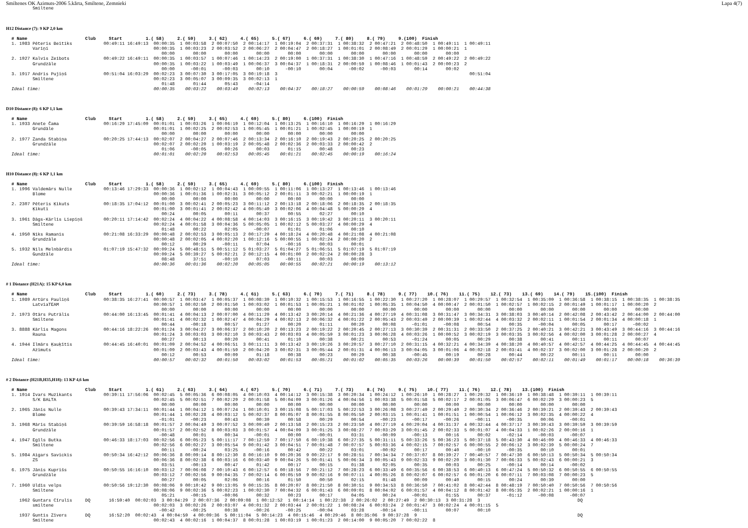Smiltenes OK Azimuts-2006 5.kārta, Smiltene, Zemnieki Lapa 4(7)
        Smiltene
H12 Distance (7): 9 KP 2,0 km
# Name                      Club     Start         1.( 58)     2.( 59)     3.( 62)     4.( 65)     5.( 67)     6.( 69)     7.( 80)     8.( 79)     9.(100)  Finish
1. 1983 Pēteris Beitiks            00:49:11 16:49:13  00:00:35  1 00:03:58  2 00:07:50  2 00:14:17  1 00:19:04  2 00:37:31  1 00:38:32  2 00:47:21  2 00:48:50  1 00:49:11  1 00:49:11
        Variņi                                        00:00:35  1 00:03:23  2 00:03:52  2 00:06:27  2 00:04:47  2 00:18:27  1 00:01:01  2 00:08:49  2 00:01:29  1 00:00:21  1
                                                         00:00       00:00       00:00       00:00       00:00       00:00       00:00       00:00       00:00       00:00
2. 1927 Kalvis Zeibots             00:49:22 16:49:11  00:00:35  1 00:03:57  1 00:07:46  1 00:14:23  2 00:19:00  1 00:37:31  1 00:38:30  1 00:47:16  1 00:48:59  2 00:49:22  2 00:49:22
        Grundzāle                                     00:00:35  1 00:03:22  1 00:03:49  1 00:06:37  3 00:04:37  1 00:18:31  2 00:00:59  1 00:08:46  1 00:01:43  2 00:00:23  2
                                                         00:00      -00:01      -00:03       00:10      -00:10       00:04      -00:02      -00:03       00:14       00:02
3. 1917 Andris Pujiņš              00:51:04 16:03:29  00:02:23  3 00:07:30  3 00:17:05  3 00:19:18  3                                                                         00:51:04
        Smiltene                                      00:02:23  3 00:05:07  3 00:09:35  3 00:02:13  1
                                                         01:48       01:44       05:43      -04:14
Ideal time:                                           00:00:35    00:03:22    00:03:49    00:02:13    00:04:37    00:18:27    00:00:59    00:08:46    00:01:29    00:00:21    00:44:38
D10 Distance (8): 6 KP 1,1 km
# Name                      Club     Start         1.( 58)     2.( 59)     3.( 65)     4.( 69)     5.( 80)     6.(100)  Finish
1. 1933 Anete Čama                 00:16:29 17:45:09  00:01:01  1 00:03:26  1 00:06:19  1 00:12:04  1 00:13:25  1 00:16:10  1 00:16:29  1 00:16:29
        Grundāle                                      00:01:01  1 00:02:25  2 00:02:53  1 00:05:45  1 00:01:21  1 00:02:45  1 00:00:19  1
                                                         00:00       00:00       00:00       00:00       00:00       00:00       00:00
2. 1977 Zanda Stabiņa              00:20:25 17:44:13  00:02:07  2 00:04:27  2 00:07:46  2 00:13:34  2 00:16:10  2 00:19:43  2 00:20:25  2 00:20:25
        Grundzāle                                     00:02:07  2 00:02:20  1 00:03:19  2 00:05:48  2 00:02:36  2 00:03:33  2 00:00:42  2
                                                         01:06      -00:05       00:26       00:03       01:15       00:48       00:23
Ideal time:                                           00:01:01    00:02:20    00:02:53    00:05:45    00:01:21    00:02:45    00:00:19    00:16:24
H10 Distance (8): 6 KP 1,1 km
# Name                      Club     Start         1.( 58)     2.( 59)     3.( 65)     4.( 69)     5.( 80)     6.(100)  Finish
1. 1996 Valdemārs Nulle            00:13:46 17:29:33  00:00:36  1 00:02:12  1 00:04:43  1 00:09:55  1 00:11:06  1 00:13:27  1 00:13:46  1 00:13:46
        Blome                                         00:00:36  1 00:01:36  1 00:02:31  3 00:05:12  2 00:01:11  3 00:02:21  1 00:00:19  1
                                                         00:00       00:00       00:00       00:00       00:00       00:00       00:00
2. 2307 Pēteris Ķikuts             00:18:35 17:04:12  00:01:00  3 00:02:41  2 00:05:23  3 00:11:12  2 00:13:18  2 00:18:06  2 00:18:35  2 00:18:35
        Ķikuti                                        00:01:00  3 00:01:41  2 00:02:42  4 00:05:49  3 00:02:06  4 00:04:48  5 00:00:29  4
                                                         00:24       00:05       00:11       00:37       00:55       02:27       00:10
3. 1961 Dāgs-Kārlis Liepiņš        00:20:11 17:14:42  00:02:24  4 00:04:22  4 00:08:58  4 00:14:03  3 00:16:15  3 00:19:42  3 00:20:11  3 00:20:11
        Smiltene                                      00:02:24  4 00:01:58  3 00:04:36  5 00:05:05  1 00:02:12  5 00:03:27  4 00:00:29  4
                                                         01:48       00:22       02:05      -00:07       01:01       01:06       00:10
4. 1950 Niks Ramanis               00:21:08 16:33:29  00:00:48  2 00:02:53  3 00:05:13  2 00:17:29  4 00:18:24  4 00:20:48  4 00:21:08  4 00:21:08
        Grundzāle                                     00:00:48  2 00:02:05  4 00:02:20  1 00:12:16  5 00:00:55  1 00:02:24  2 00:00:20  2
                                                         00:12       00:29      -00:11       07:04      -00:16       00:03       00:01
5. 1932 Nils Melnbārdis            01:07:19 15:47:32  00:09:24  5 00:48:51  5 00:51:12  5 01:03:27  5 01:04:27  5 01:06:51  5 01:07:19  5 01:07:19
        Gundzāle                                      00:09:24  5 00:39:27  5 00:02:21  2 00:12:15  4 00:01:00  2 00:02:24  2 00:00:28  3
                                                         08:48       37:51      -00:10       07:03      -00:11       00:03       00:09
Ideal time:                                           00:00:36    00:01:36    00:02:20    00:05:05    00:00:55    00:02:21    00:00:19    00:13:12
# 1 Distance (H21A): 15 KP 6,0 km
# Name                      Club     Start         1.( 60)     2.( 73)     3.( 78)     4.( 61)     5.( 63)     6.( 70)     7.( 71)     8.( 78)     9.( 77)    10.( 76)    11.( 75)    12.( 73)    13.( 69)    14.( 79)    15.(100)  Finish
1. 1989 Artūrs Pauliņš             00:38:35 16:27:41  00:00:57  1 00:03:47  1 00:05:37  1 00:08:39  1 00:10:32  1 00:15:53  1 00:16:55  1 00:22:30  1 00:27:20  1 00:28:07  1 00:29:57  1 00:32:54  1 00:35:09  1 00:36:58  1 00:38:15  1 00:38:35  1 00:38:35
        LatviaTEAM                                    00:00:57  1 00:02:50  2 00:01:50  1 00:03:02  1 00:01:53  1 00:05:21  1 00:01:02  1 00:05:35  1 00:04:50  4 00:00:47  2 00:01:50  1 00:02:57  1 00:02:15  2 00:01:49  1 00:01:17  1 00:00:20  2
                                                         00:00       00:00       00:00       00:00       00:00       00:00       00:00       00:00       00:00       00:00       00:00       00:00       00:00       00:00       00:00       00:00
2. 1973 Otārs Putrālis             00:44:00 16:13:45  00:01:41  4 00:04:13  2 00:07:00  4 00:11:29  4 00:13:42  3 00:20:14  4 00:21:36  4 00:27:19  4 00:31:08  3 00:31:47  3 00:34:31  3 00:38:03  3 00:40:14  2 00:42:08  2 00:43:42  2 00:44:00  2 00:44:00
        Smiltene                                      00:01:41  4 00:02:32  1 00:02:47  4 00:04:29  4 00:02:13  2 00:06:32  4 00:01:22  2 00:05:43  2 00:03:49  2 00:00:39  1 00:02:44  4 00:03:32  2 00:02:11  1 00:01:54  2 00:01:34  4 00:00:18  1
                                                         00:44      -00:18       00:57       01:27       00:20       01:11       00:20       00:08      -01:01      -00:08       00:54       00:35      -00:04       00:05       00:17      -00:02
3. 8888 Kārlis Magons              00:44:16 18:22:26  00:01:24  3 00:04:27  3 00:06:37  2 00:10:20  2 00:13:23  2 00:19:22  2 00:20:45  2 00:27:13  3 00:30:39  2 00:31:31  2 00:33:50  2 00:37:25  2 00:40:21  3 00:42:21  3 00:43:49  3 00:44:16  3 00:44:16
        Rauna                                         00:01:24  3 00:03:03  3 00:02:10  3 00:03:43  2 00:03:03  4 00:05:59  3 00:01:23  3 00:06:28  4 00:03:26  1 00:00:52  3 00:02:19  3 00:03:35  3 00:02:56  4 00:02:00  3 00:01:28  2 00:00:27  4
                                                         00:27       00:13       00:20       00:41       01:10       00:38       00:21       00:53      -01:24       00:05       00:29       00:38       00:41       00:11       00:11       00:07
4. 1944 Ilmārs Ķauķītis            00:44:45 16:40:01  00:01:09  2 00:04:52  4 00:06:51  3 00:11:11  3 00:13:42  3 00:19:26  3 00:20:57  3 00:27:10  2 00:31:15  4 00:32:21  4 00:34:39  4 00:38:20  4 00:40:57  4 00:42:57  4 00:44:25  4 00:44:45  4 00:44:45
        Azimuts                                       00:01:09  2 00:03:43  4 00:01:59  2 00:04:20  3 00:02:31  3 00:05:44  2 00:01:31  4 00:06:13  3 00:04:05  3 00:01:06  4 00:02:18  2 00:03:41  4 00:02:37  3 00:02:00  3 00:01:28  2 00:00:20  2
                                                         00:12       00:53       00:09       01:18       00:38       00:23       00:29       00:38      -00:45       00:19       00:28       00:44       00:22       00:11       00:11       00:00
Ideal time:                                           00:00:57    00:02:32    00:01:50    00:03:02    00:01:53    00:05:21    00:01:02    00:05:35    00:03:26    00:00:39    00:01:50    00:02:57    00:02:11    00:01:49    00:01:17    00:00:18    00:36:39
# 2 Distance (H21B,H35,H18): 13 KP 4,6 km
# Name                      Club     Start         1.( 61)     2.( 63)     3.( 64)     4.( 67)     5.( 70)     6.( 71)     7.( 73)     8.( 74)     9.( 75)    10.( 77)    11.( 76)    12.( 78)    13.(100)  Finish
1. 1914 Ivars Muzikants            00:39:11 17:56:06  00:02:45  5 00:05:36  6 00:08:05  4 00:10:03  4 00:14:12  3 00:15:38  3 00:20:34  1 00:24:12  1 00:26:10  1 00:28:27  1 00:29:32  1 00:36:19  1 00:38:48  1 00:39:11  1 00:39:11
        S/K BALTA                                     00:02:45  5 00:02:51  7 00:02:29  2 00:01:58  5 00:04:09  3 00:01:26  4 00:04:56  1 00:03:38  5 00:01:58  5 00:02:17  2 00:01:05  3 00:06:47  6 00:02:29  3 00:00:23  5
                                                         00:00       00:00       00:00       00:00       00:00       00:00       00:00       00:00       00:00       00:00       00:00       00:00       00:00       00:00
2. 1965 Jānis Nulle                00:39:43 17:34:11  00:01:44  1 00:04:12  1 00:07:24  1 00:10:01  3 00:15:08  5 00:17:03  5 00:22:53  3 00:26:08  3 00:27:49  2 00:29:40  2 00:30:34  2 00:36:46  2 00:39:21  2 00:39:43  2 00:39:43
        Blome                                         00:01:44  1 00:02:28  4 00:03:12  5 00:02:37  8 00:05:07  8 00:01:55  8 00:05:50  2 00:03:15  1 00:01:41  1 00:01:51  1 00:00:54  1 00:06:12  3 00:02:35  4 00:00:22  4
                                                        -01:01      -00:23       00:43       00:39       00:58       00:29       00:54      -00:23      -00:17      -00:26      -00:11      -00:35       00:06      -00:01
3. 1968 Māris Stabiņš              00:39:59 16:58:18  00:01:57  2 00:04:49  3 00:07:52  3 00:09:49  2 00:13:58  2 00:15:23  2 00:23:50  4 00:27:19  4 00:29:04  4 00:31:37  4 00:32:44  4 00:37:17  3 00:39:43  3 00:39:59  3 00:39:59
        Grundzāle                                     00:01:57  2 00:02:52  8 00:03:03  3 00:01:57  4 00:04:09  3 00:01:25  3 00:08:27  7 00:03:29  3 00:01:45  2 00:02:33  5 00:01:07  4 00:04:33  1 00:02:26  2 00:00:16  1
                                                        -00:48       00:01       00:34      -00:01       00:00      -00:01       03:31      -00:09      -00:13       00:16       00:02      -02:14      -00:03      -00:07
4. 1947 Egīls Butka                00:46:33 18:17:03  00:02:56  6 00:05:23  5 00:11:17  7 00:12:59  7 00:17:50  6 00:19:38  6 00:27:35  5 00:31:11  5 00:33:26  5 00:36:23  5 00:37:18  5 00:43:30  4 00:46:09  4 00:46:33  4 00:46:33
        Smiltene                                      00:02:56  6 00:02:27  3 00:05:54  9 00:01:42  3 00:04:51  7 00:01:48  7 00:07:57  5 00:03:36  4 00:02:15  7 00:02:57  6 00:00:55  2 00:06:12  3 00:02:39  5 00:00:24  7
                                                         00:11      -00:24       03:25      -00:16       00:42       00:22       03:01      -00:02       00:17       00:40      -00:10      -00:35       00:10       00:01
5. 1984 Aigars Savickis            00:50:34 16:42:12  00:06:36  8 00:09:14  8 00:12:30  8 00:16:10  9 00:20:36  9 00:22:17  9 00:28:51  7 00:34:34  7 00:37:07  8 00:39:27  7 00:40:57  7 00:47:30  6 00:50:13  5 00:50:34  5 00:50:34
        ZS                                            00:06:36  8 00:02:38  6 00:03:16  6 00:03:40  9 00:04:26  5 00:01:41  5 00:06:34  3 00:05:43  9 00:02:33  9 00:02:20  3 00:01:30  7 00:06:33  5 00:02:43  6 00:00:21  3
                                                         03:51      -00:13       00:47       01:42       00:17       00:15       01:38       02:05       00:35       00:03       00:25      -00:14       00:14      -00:02
6. 1975 Jānis Kuprišs              00:50:55 16:16:10  00:03:12  7 00:06:08  7 00:10:43  6 00:12:57  6 00:18:56  7 00:21:12  7 00:28:23  6 00:33:49  6 00:35:56  6 00:38:53  6 00:40:13  6 00:47:24  5 00:50:32  6 00:50:55  6 00:50:55
        Grundzāle                                     00:03:12  7 00:02:56  9 00:04:35  7 00:02:14  6 00:05:59  9 00:02:16  9 00:07:11  4 00:05:26  8 00:02:07  6 00:02:57  6 00:01:20  6 00:07:11  7 00:03:08  7 00:00:23  5
                                                         00:27       00:05       02:06       00:16       01:50       00:50       02:15       01:48       00:09       00:40       00:15       00:24       00:39       00:00
7. 1960 Uldis velps                00:50:56 19:12:30  00:08:06  9 00:10:42  9 00:13:05  9 00:15:35  8 00:20:07  8 00:21:50  8 00:30:51  9 00:34:53  8 00:36:50  7 00:41:02  8 00:42:44  8 00:48:19  7 00:50:40  7 00:50:56  7 00:50:56
        Smiltene                                      00:08:06  9 00:02:36  5 00:02:23  1 00:02:30  7 00:04:32  6 00:01:43  6 00:09:01  8 00:04:02  6 00:01:57  4 00:04:12  8 00:01:42  8 00:05:35  2 00:02:21  1 00:00:16  1
                                                         05:21      -00:15      -00:06       00:32       00:23       00:17       04:05       00:24      -00:01       01:55       00:37      -01:12      -00:08      -00:07
   1962 Guntars Cīrulis     DQ       16:59:40  00:02:03  3 00:04:29  2 00:07:36  2 00:09:08  1 00:12:52  1 00:14:14  1 00:22:38  2 00:26:02  2 00:27:49  2 00:30:13  3 00:31:28  3                                     DQ
        smiltene                                      00:02:03  3 00:02:26  2 00:03:07  4 00:01:32  2 00:03:44  2 00:01:22  1 00:08:24  6 00:03:24  2 00:01:47  3 00:02:24  4 00:01:15  5
                                                        -00:42      -00:25       00:38      -00:26      -00:25      -00:04       03:28      -00:14      -00:11       00:07       00:10
   1937 Guntis Zīvers       DQ       16:52:20  00:02:43  4 00:04:59  4 00:09:36  5 00:11:04  5 00:14:23  4 00:15:46  4 00:29:46  8 00:35:06  9 00:37:28  9                                                             DQ
        Smiltene                                      00:02:43  4 00:02:16  1 00:04:37  8 00:01:28  1 00:03:19  1 00:01:23  2 00:14:00  9 00:05:20  7 00:02:22  8